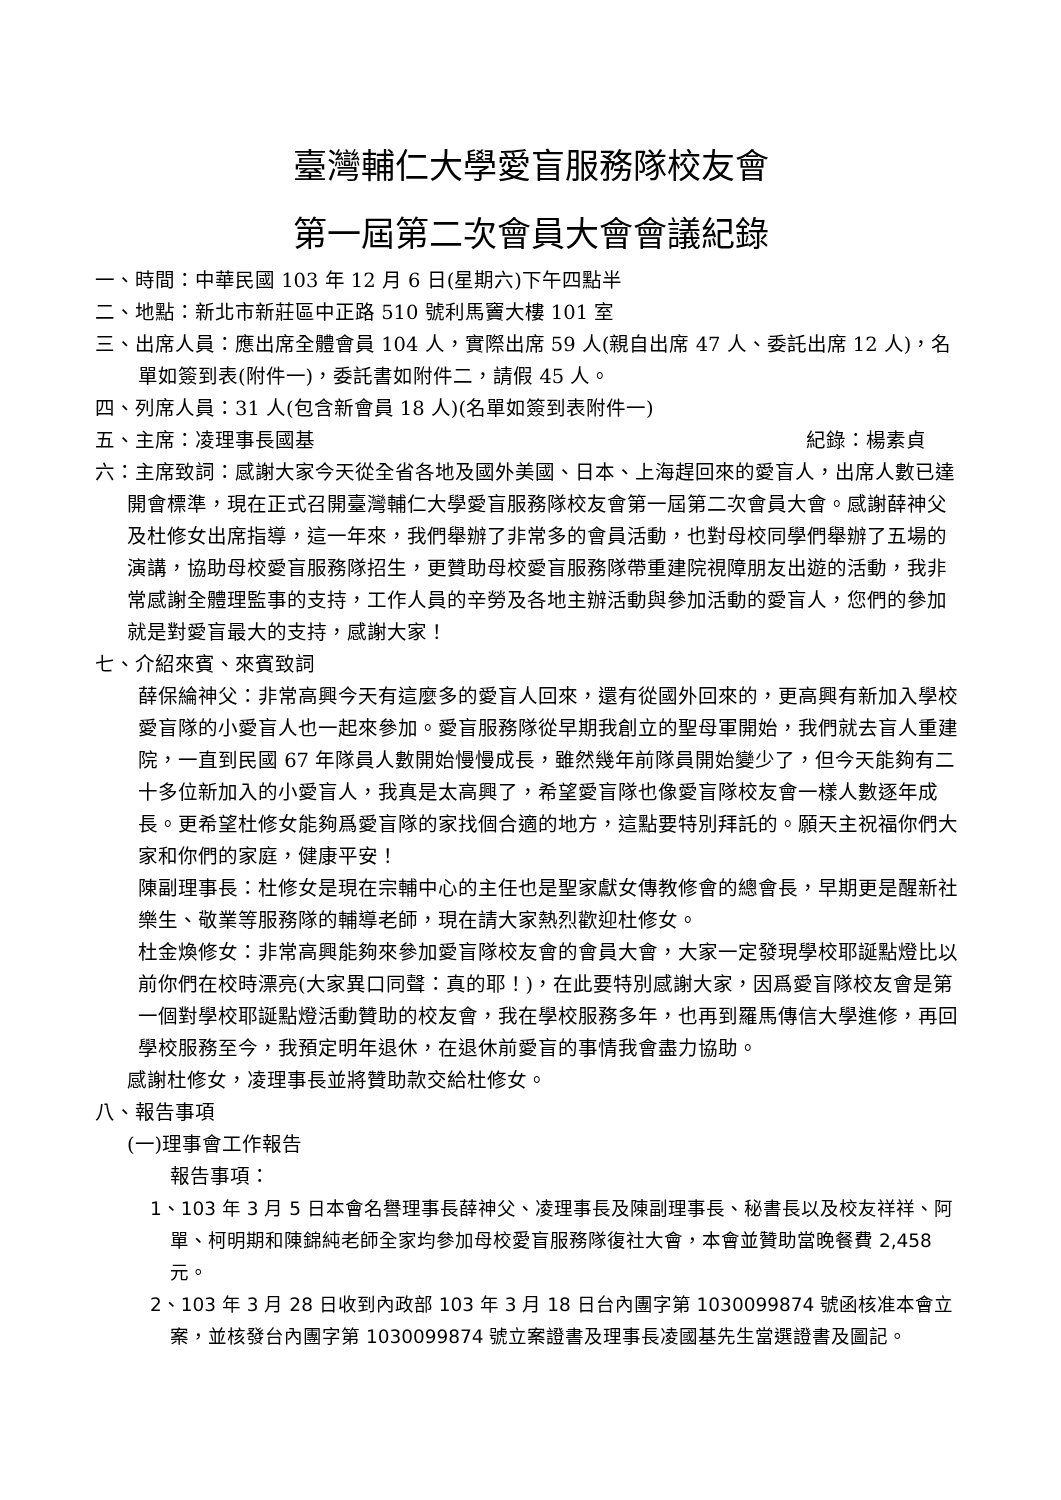臺灣輔仁大學愛盲服務隊校友會
第一屆第二次會員大會會議紀錄
一、時間：中華民國 103 年 12 月 6 日(星期六)下午四點半
二、地點：新北市新莊區中正路 510 號利馬竇大樓 101 室
三、出席人員：應出席全體會員 104 人，實際出席 59 人(親自出席 47 人、委託出席 12 人)，名單如簽到表(附件一)，委託書如附件二，請假 45 人。
四、列席人員：31 人(包含新會員 18 人)(名單如簽到表附件一)
五、主席：凌理事長國基 紀錄：楊素貞
六：主席致詞：感謝大家今天從全省各地及國外美國、日本、上海趕回來的愛盲人，出席人數已達開會標準，現在正式召開臺灣輔仁大學愛盲服務隊校友會第一屆第二次會員大會。感謝薛神父及杜修女出席指導，這一年來，我們舉辦了非常多的會員活動，也對母校同學們舉辦了五場的演講，協助母校愛盲服務隊招生，更贊助母校愛盲服務隊帶重建院視障朋友出遊的活動，我非常感謝全體理監事的支持，工作人員的辛勞及各地主辦活動與參加活動的愛盲人，您們的參加就是對愛盲最大的支持，感謝大家！
七、介紹來賓、來賓致詞
薛保綸神父：非常高興今天有這麼多的愛盲人回來，還有從國外回來的，更高興有新加入學校愛盲隊的小愛盲人也一起來參加。愛盲服務隊從早期我創立的聖母軍開始，我們就去盲人重建院，一直到民國 67 年隊員人數開始慢慢成長，雖然幾年前隊員開始變少了，但今天能夠有二十多位新加入的小愛盲人，我真是太高興了，希望愛盲隊也像愛盲隊校友會一樣人數逐年成長。更希望杜修女能夠爲愛盲隊的家找個合適的地方，這點要特別拜託的。願天主祝福你們大家和你們的家庭，健康平安！
陳副理事長：杜修女是現在宗輔中心的主任也是聖家獻女傳教修會的總會長，早期更是醒新社樂生、敬業等服務隊的輔導老師，現在請大家熱烈歡迎杜修女。
杜金煥修女：非常高興能夠來參加愛盲隊校友會的會員大會，大家一定發現學校耶誕點燈比以前你們在校時漂亮(大家異口同聲：真的耶！)，在此要特別感謝大家，因爲愛盲隊校友會是第一個對學校耶誕點燈活動贊助的校友會，我在學校服務多年，也再到羅馬傳信大學進修，再回學校服務至今，我預定明年退休，在退休前愛盲的事情我會盡力協助。
感謝杜修女，凌理事長並將贊助款交給杜修女。
八、報告事項
(一)理事會工作報告
報告事項：
1、103 年 3 月 5 日本會名譽理事長薛神父、凌理事長及陳副理事長、秘書長以及校友祥祥、阿單、柯明期和陳錦純老師全家均參加母校愛盲服務隊復社大會，本會並贊助當晚餐費 2,458 元。
2、103 年 3 月 28 日收到內政部 103 年 3 月 18 日台內團字第 1030099874 號函核准本會立案，並核發台內團字第 1030099874 號立案證書及理事長凌國基先生當選證書及圖記。